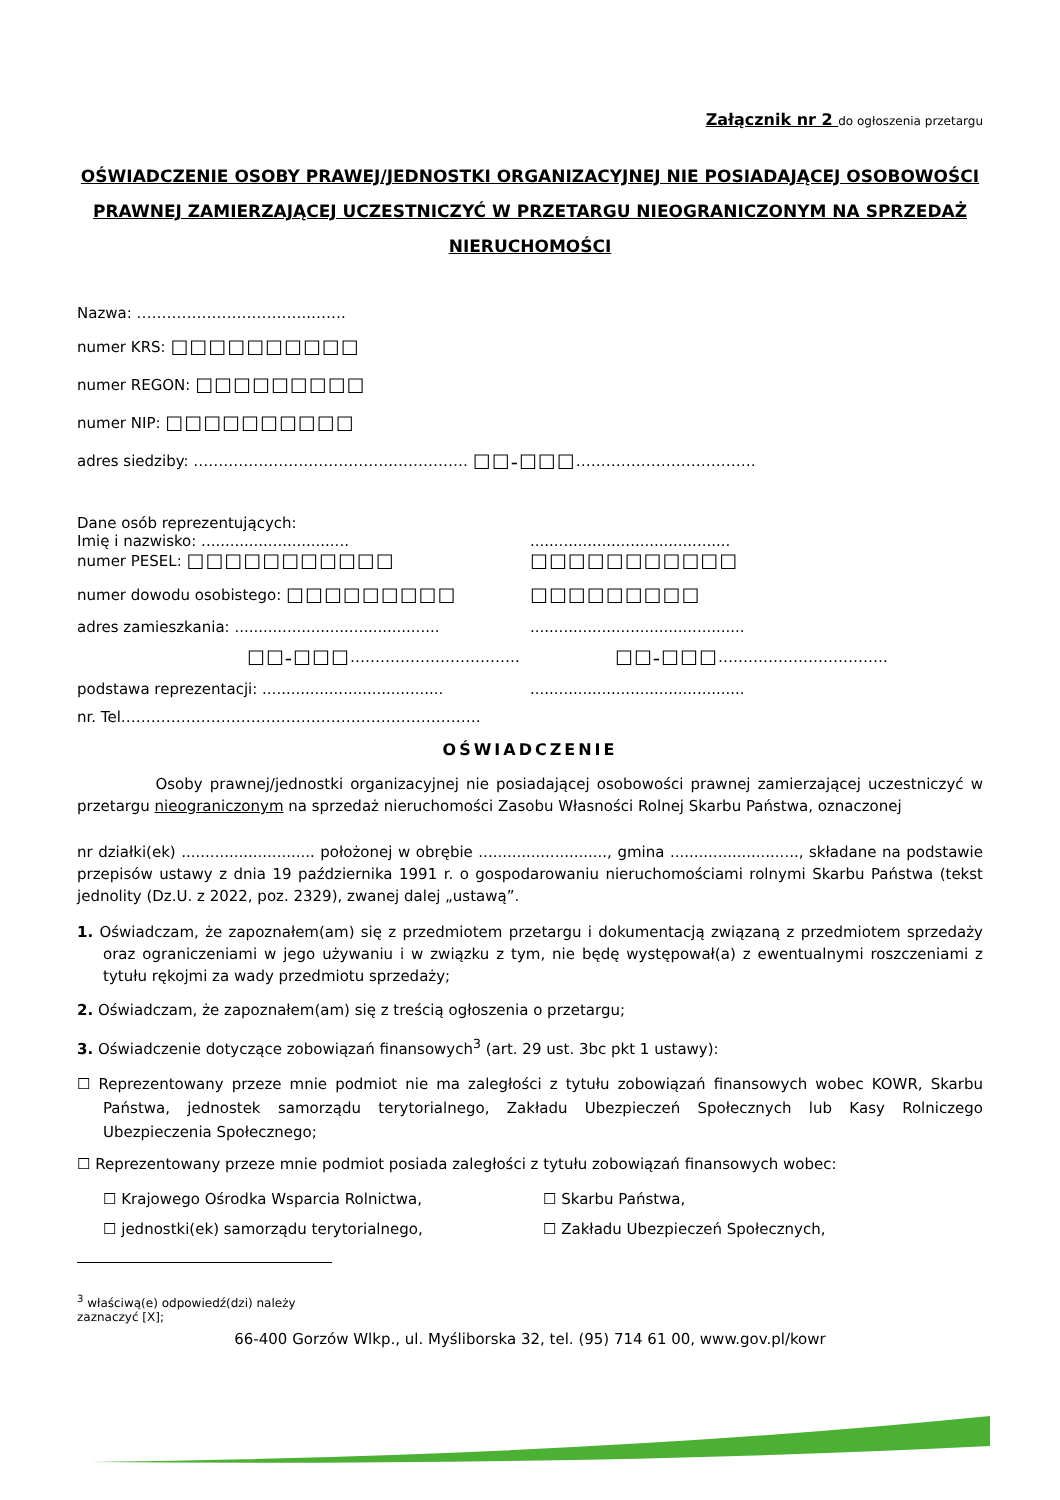Załącznik nr 2 do ogłoszenia przetargu
OŚWIADCZENIE OSOBY PRAWEJ/JEDNOSTKI ORGANIZACYJNEJ NIE POSIADAJĄCEJ OSOBOWOŚCI PRAWNEJ ZAMIERZAJĄCEJ UCZESTNICZYĆ W PRZETARGU NIEOGRANICZONYM NA SPRZEDAŻ NIERUCHOMOŚCI
Nazwa: ……………………………..…….
numer KRS: ☐☐☐☐☐☐☐☐☐☐
numer REGON: ☐☐☐☐☐☐☐☐☐
numer NIP: ☐☐☐☐☐☐☐☐☐☐
adres siedziby: ………………………………….…………… ☐☐-☐☐☐………………………………
Dane osób reprezentujących:
Imię i nazwisko: ...............................
..........................................
numer PESEL: ☐☐☐☐☐☐☐☐☐☐☐ ☐☐☐☐☐☐☐☐☐☐☐
numer dowodu osobistego: ☐☐☐☐☐☐☐☐☐
☐☐☐☐☐☐☐☐☐
adres zamieszkania: ...........................................
.............................................
☐☐-☐☐☐…………………………….
☐☐-☐☐☐…………………………….
podstawa reprezentacji: ......................................
.............................................
nr. Tel………………………………………………………………
OŚWIADCZENIE
Osoby prawnej/jednostki organizacyjnej nie posiadającej osobowości prawnej zamierzającej uczestniczyć w przetargu nieograniczonym na sprzedaż nieruchomości Zasobu Własności Rolnej Skarbu Państwa, oznaczonej
nr działki(ek) ............................ położonej w obrębie ..........................., gmina ..........................., składane na podstawie przepisów ustawy z dnia 19 października 1991 r. o gospodarowaniu nieruchomościami rolnymi Skarbu Państwa (tekst jednolity (Dz.U. z 2022, poz. 2329), zwanej dalej „ustawą”.
1. Oświadczam, że zapoznałem(am) się z przedmiotem przetargu i dokumentacją związaną z przedmiotem sprzedaży oraz ograniczeniami w jego używaniu i w związku z tym, nie będę występował(a) z ewentualnymi roszczeniami z tytułu rękojmi za wady przedmiotu sprzedaży;
2. Oświadczam, że zapoznałem(am) się z treścią ogłoszenia o przetargu;
3. Oświadczenie dotyczące zobowiązań finansowych<sup>3</sup> (art. 29 ust. 3bc pkt 1 ustawy):
☐ Reprezentowany przeze mnie podmiot nie ma zaległości z tytułu zobowiązań finansowych wobec KOWR, Skarbu Państwa, jednostek samorządu terytorialnego, Zakładu Ubezpieczeń Społecznych lub Kasy Rolniczego Ubezpieczenia Społecznego;
☐ Reprezentowany przeze mnie podmiot posiada zaległości z tytułu zobowiązań finansowych wobec:
☐ Krajowego Ośrodka Wsparcia Rolnictwa,
☐ Skarbu Państwa,
☐ jednostki(ek) samorządu terytorialnego,
☐ Zakładu Ubezpieczeń Społecznych,
<sup>3</sup> właściwą(e) odpowiedź(dzi) należy zaznaczyć [X];
66-400 Gorzów Wlkp., ul. Myśliborska 32, tel. (95) 714 61 00, www.gov.pl/kowr